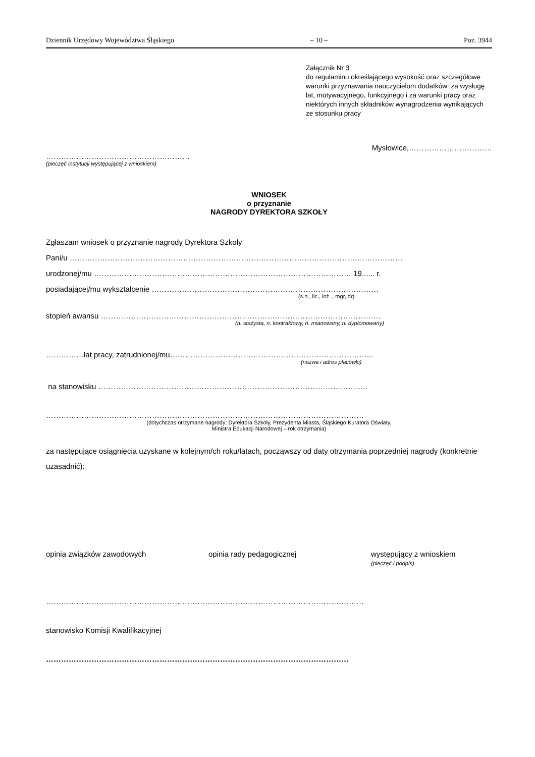Dziennik Urzędowy Województwa Śląskiego – 10 – Poz. 3944
Załącznik Nr 3
do regulaminu określającego wysokość oraz szczegółowe warunki przyznawania nauczycielom dodatków: za wysługę lat, motywacyjnego, funkcyjnego i za warunki pracy oraz niektórych innych składników wynagrodzenia wynikających ze stosunku pracy
Mysłowice,……………………………
…………………………………………………
(pieczęć instytucji występującej z wnioskiem)
WNIOSEK
o przyznanie
NAGRODY DYREKTORA SZKOŁY
Zgłaszam wniosek o przyznanie nagrody Dyrektora Szkoły
Pani/u ……………………………………………………………………………………………………………………
urodzonej/mu ………………………………………………………………………………………… 19...... r.
posiadającej/mu wykształcenie ………………………………………………………………………………
(s.n., lic., inż.., mgr, dr)
stopień awansu …………………………………………………………………………………………………
(n. stażysta, n. kontraktowy, n. mianowany, n. dyplomowany)
……………lat pracy, zatrudnionej/mu……………………………………………………………………...
(nazwa i adres placówki)
na stanowisku ……………………………………………………………………………………………..
………………………………………………………………………………………………………………
(dotychczas otrzymane nagrody: Dyrektora Szkoły, Prezydenta Miasta, Śląskiego Kuratora Oświaty,
Ministra Edukacji Narodowej – rok otrzymania)
za następujące osiągnięcia uzyskane w kolejnym/ch roku/latach, począwszy od daty otrzymania poprzedniej nagrody (konkretnie uzasadnić):
opinia związków zawodowych opinia rady pedagogicznej występujący z wnioskiem
(pieczęć i podpis)
………………………………………………………………………………………………………………
stanowisko Komisji Kwalifikacyjnej
…………………………………………………………………………………………………………